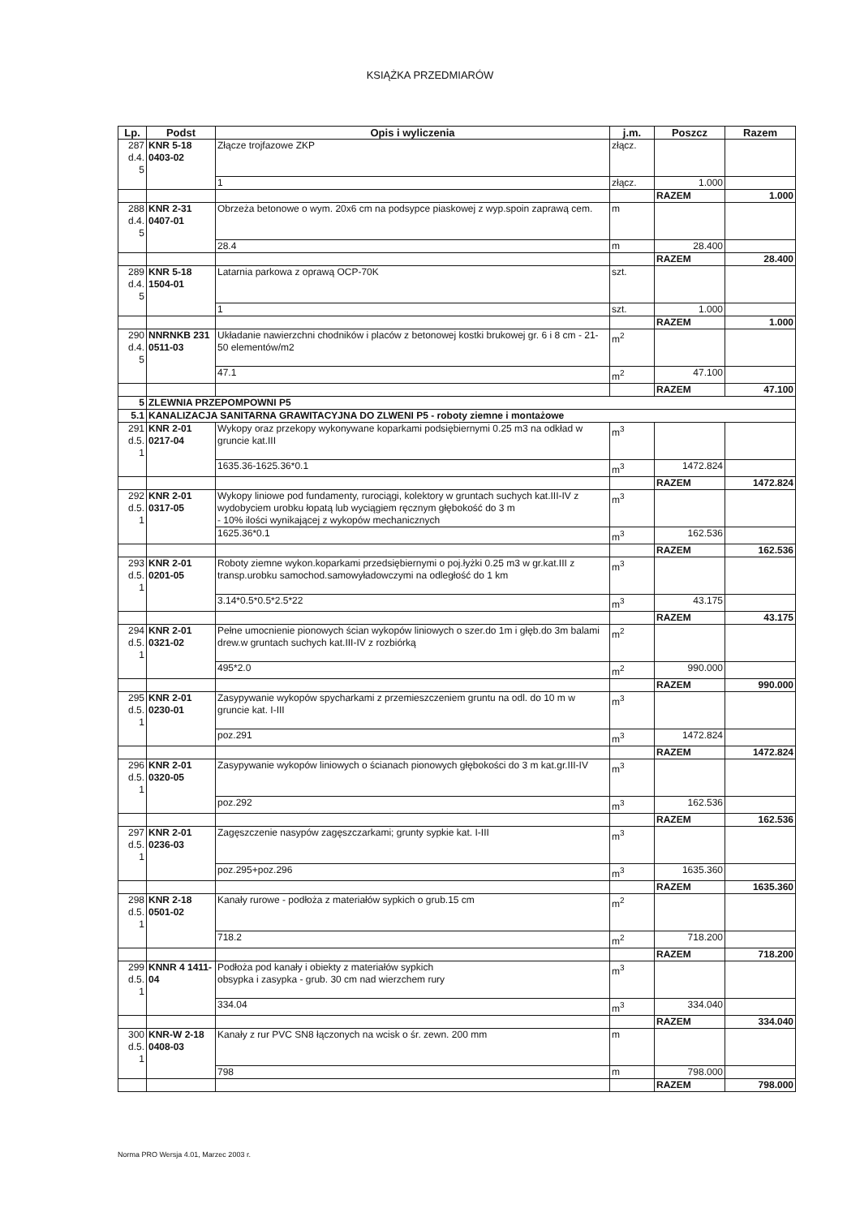KSIĄŻKA PRZEDMIARÓW
| Lp. | Podst | Opis i wyliczenia | j.m. | Poszcz | Razem |
| --- | --- | --- | --- | --- | --- |
| 287 d.4. 5 | KNR 5-18 0403-02 | Złącze trojfazowe ZKP | złącz. | | |
| | | 1 | złącz. | 1.000 | |
| | | | | RAZEM | 1.000 |
| 288 d.4. 5 | KNR 2-31 0407-01 | Obrzeża betonowe o wym. 20x6 cm na podsypce piaskowej z wyp.spoin zaprawą cem. | m | | |
| | | 28.4 | m | 28.400 | |
| | | | | RAZEM | 28.400 |
| 289 d.4. 5 | KNR 5-18 1504-01 | Latarnia parkowa z oprawą OCP-70K | szt. | | |
| | | 1 | szt. | 1.000 | |
| | | | | RAZEM | 1.000 |
| 290 d.4. 5 | NNRNKB 231 0511-03 | Układanie nawierzchni chodników i placów z betonowej kostki brukowej gr. 6 i 8 cm - 21-50 elementów/m2 | m<sup>2</sup> | | |
| | | 47.1 | m<sup>2</sup> | 47.100 | |
| | | | | RAZEM | 47.100 |
| 5 | ZLEWNIA PRZEPOMPOWNI P5 | | | | |
| 5.1 | KANALIZACJA SANITARNA GRAWITACYJNA DO ZLWENI P5 - roboty ziemne i montażowe | | | | |
| 291 d.5. 1 | KNR 2-01 0217-04 | Wykopy oraz przekopy wykonywane koparkami podsiębiernymi 0.25 m3 na odkład w gruncie kat.III | m<sup>3</sup> | | |
| | | 1635.36-1625.36*0.1 | m<sup>3</sup> | 1472.824 | |
| | | | | RAZEM | 1472.824 |
| 292 d.5. 1 | KNR 2-01 0317-05 | Wykopy liniowe pod fundamenty, rurociągi, kolektory w gruntach suchych kat.III-IV z wydobyciem urobku łopatą lub wyciągiem ręcznym głębokość do 3 m - 10% ilości wynikającej z wykopów mechanicznych | m<sup>3</sup> | | |
| | | 1625.36*0.1 | m<sup>3</sup> | 162.536 | |
| | | | | RAZEM | 162.536 |
| 293 d.5. 1 | KNR 2-01 0201-05 | Roboty ziemne wykon.koparkami przedsiębiernymi o poj.łyżki 0.25 m3 w gr.kat.III z transp.urobku samochod.samowyładowczymi na odległość do 1 km | m<sup>3</sup> | | |
| | | 3.14*0.5*0.5*2.5*22 | m<sup>3</sup> | 43.175 | |
| | | | | RAZEM | 43.175 |
| 294 d.5. 1 | KNR 2-01 0321-02 | Pełne umocnienie pionowych ścian wykopów liniowych o szer.do 1m i głęb.do 3m balami drew.w gruntach suchych kat.III-IV z rozbiórką | m<sup>2</sup> | | |
| | | 495*2.0 | m<sup>2</sup> | 990.000 | |
| | | | | RAZEM | 990.000 |
| 295 d.5. 1 | KNR 2-01 0230-01 | Zasypywanie wykopów spycharkami z przemieszczeniem gruntu na odl. do 10 m w gruncie kat. I-III | m<sup>3</sup> | | |
| | | poz.291 | m<sup>3</sup> | 1472.824 | |
| | | | | RAZEM | 1472.824 |
| 296 d.5. 1 | KNR 2-01 0320-05 | Zasypywanie wykopów liniowych o ścianach pionowych głębokości do 3 m kat.gr.III-IV | m<sup>3</sup> | | |
| | | poz.292 | m<sup>3</sup> | 162.536 | |
| | | | | RAZEM | 162.536 |
| 297 d.5. 1 | KNR 2-01 0236-03 | Zagęszczenie nasypów zagęszczarkami; grunty sypkie kat. I-III | m<sup>3</sup> | | |
| | | poz.295+poz.296 | m<sup>3</sup> | 1635.360 | |
| | | | | RAZEM | 1635.360 |
| 298 d.5. 1 | KNR 2-18 0501-02 | Kanały rurowe - podłoża z materiałów sypkich o grub.15 cm | m<sup>2</sup> | | |
| | | 718.2 | m<sup>2</sup> | 718.200 | |
| | | | | RAZEM | 718.200 |
| 299 d.5. 1 | KNNR 4 1411-04 | Podłoża pod kanały i obiekty z materiałów sypkich obsypka i zasypka - grub. 30 cm nad wierzchem rury | m<sup>3</sup> | | |
| | | 334.04 | m<sup>3</sup> | 334.040 | |
| | | | | RAZEM | 334.040 |
| 300 d.5. 1 | KNR-W 2-18 0408-03 | Kanały z rur PVC SN8 łączonych na wcisk o śr. zewn. 200 mm | m | | |
| | | 798 | m | 798.000 | |
| | | | | RAZEM | 798.000 |
Norma PRO Wersja 4.01, Marzec 2003 r.